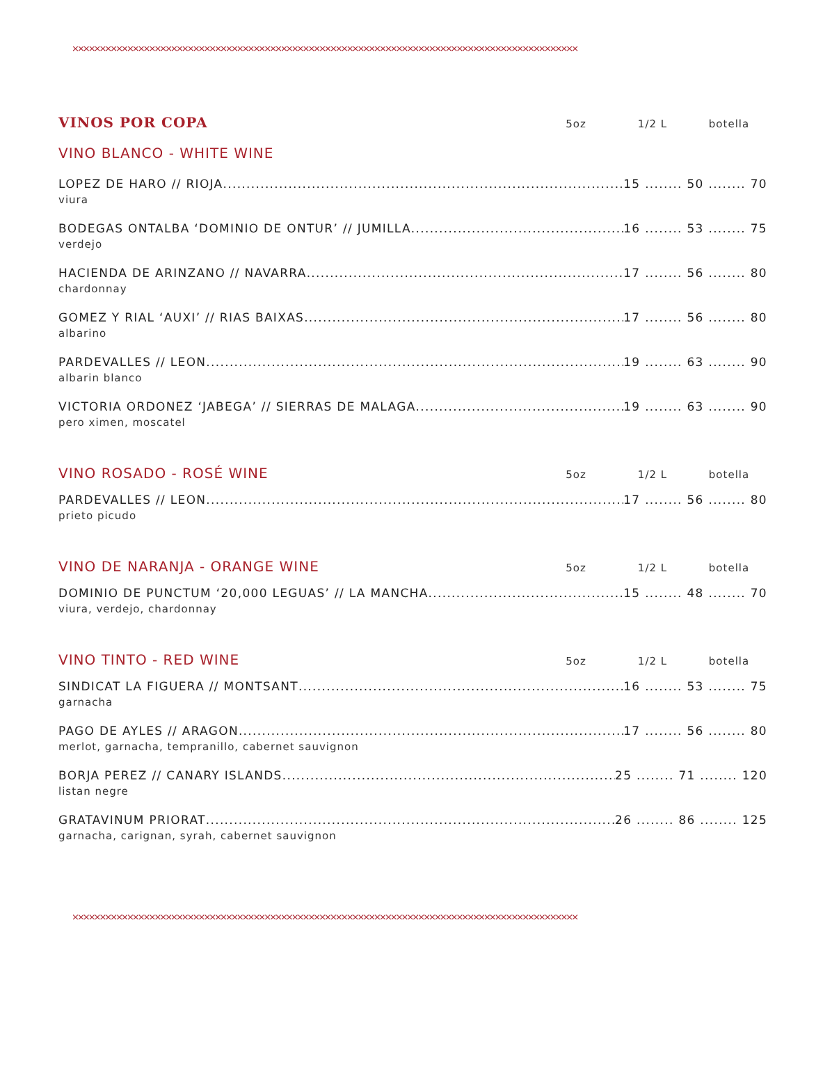××××××××××××××××××××××××××××××××××××××××××××××××××××××××××××××××××××××××××××××××××××××××××××
VINOS POR COPA
5oz 1/2 L botella
VINO BLANCO - WHITE WINE
LOPEZ DE HARO // RIOJA 15 ........ 50 ........ 70
viura
BODEGAS ONTALBA ‘DOMINIO DE ONTUR’ // JUMILLA 16 ........ 53 ........ 75
verdejo
HACIENDA DE ARINZANO // NAVARRA 17 ........ 56 ........ 80
chardonnay
GOMEZ Y RIAL ‘AUXI’ // RIAS BAIXAS 17 ........ 56 ........ 80
albarino
PARDEVALLES // LEON 19 ........ 63 ........ 90
albarin blanco
VICTORIA ORDONEZ ‘JABEGA’ // SIERRAS DE MALAGA 19 ........ 63 ........ 90
pero ximen, moscatel
VINO ROSADO - ROSÉ WINE
5oz 1/2 L botella
PARDEVALLES // LEON 17 ........ 56 ........ 80
prieto picudo
VINO DE NARANJA - ORANGE WINE
5oz 1/2 L botella
DOMINIO DE PUNCTUM ‘20,000 LEGUAS’ // LA MANCHA 15 ........ 48 ........ 70
viura, verdejo, chardonnay
VINO TINTO - RED WINE
5oz 1/2 L botella
SINDICAT LA FIGUERA // MONTSANT 16 ........ 53 ........ 75
garnacha
PAGO DE AYLES // ARAGON 17 ........ 56 ........ 80
merlot, garnacha, tempranillo, cabernet sauvignon
BORJA PEREZ // CANARY ISLANDS 25 ........ 71 ........ 120
listan negre
GRATAVINUM PRIORAT 26 ........ 86 ........ 125
garnacha, carignan, syrah, cabernet sauvignon
××××××××××××××××××××××××××××××××××××××××××××××××××××××××××××××××××××××××××××××××××××××××××××